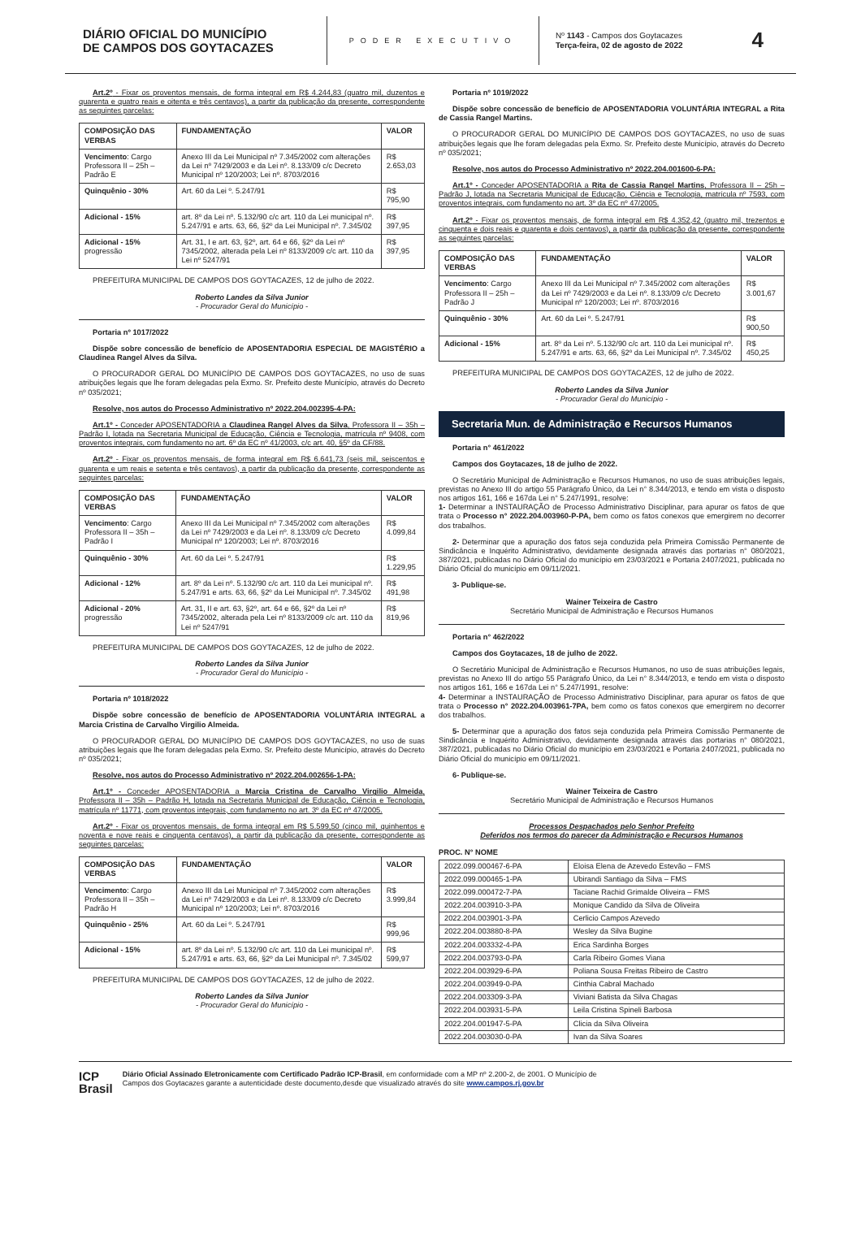DIÁRIO OFICIAL DO MUNICÍPIO
DE CAMPOS DOS GOYTACAZES
PODER EXECUTIVO
Nº 1143 - Campos dos Goytacazes
Terça-feira, 02 de agosto de 2022
4
Art.2º - Fixar os proventos mensais, de forma integral em R$ 4.244,83 (quatro mil, duzentos e quarenta e quatro reais e oitenta e três centavos), a partir da publicação da presente, correspondente as seguintes parcelas:
| COMPOSIÇÃO DAS VERBAS | FUNDAMENTAÇÃO | VALOR |
| Vencimento : Cargo Professora II – 25h – Padrão E | Anexo III da Lei Municipal nº 7.345/2002 com alterações da Lei nº 7429/2003 e da Lei nº. 8.133/09 c/c Decreto Municipal nº 120/2003; Lei nº. 8703/2016 | R$ 2.653,03 |
| Quinquênio - 30% | Art. 60 da Lei º. 5.247/91 | R$ 795,90 |
| Adicional - 15% | art. 8º da Lei nº. 5.132/90 c/c art. 110 da Lei municipal nº. 5.247/91 e arts. 63, 66, §2º da Lei Municipal nº. 7.345/02 | R$ 397,95 |
| Adicional - 15% progressão | Art. 31, I e art. 63, §2º, art. 64 e 66, §2º da Lei nº 7345/2002, alterada pela Lei nº 8133/2009 c/c art. 110 da Lei nº 5247/91 | R$ 397,95 |
PREFEITURA MUNICIPAL DE CAMPOS DOS GOYTACAZES, 12 de julho de 2022.
Roberto Landes da Silva Junior
- Procurador Geral do Município -
Portaria nº 1017/2022
Dispõe sobre concessão de benefício de APOSENTADORIA ESPECIAL DE MAGISTÉRIO a Claudinea Rangel Alves da Silva.
O PROCURADOR GERAL DO MUNICÍPIO DE CAMPOS DOS GOYTACAZES, no uso de suas atribuições legais que lhe foram delegadas pela Exmo. Sr. Prefeito deste Município, através do Decreto nº 035/2021;
Resolve, nos autos do Processo Administrativo nº 2022.204.002395-4-PA:
Art.1º - Conceder APOSENTADORIA a Claudinea Rangel Alves da Silva, Professora II – 35h – Padrão I, lotada na Secretaria Municipal de Educação, Ciência e Tecnologia, matrícula nº 9408, com proventos integrais, com fundamento no art. 6º da EC nº 41/2003, c/c art. 40, §5º da CF/88.
Art.2º - Fixar os proventos mensais, de forma integral em R$ 6.641,73 (seis mil, seiscentos e quarenta e um reais e setenta e três centavos), a partir da publicação da presente, correspondente as seguintes parcelas:
| COMPOSIÇÃO DAS VERBAS | FUNDAMENTAÇÃO | VALOR |
| Vencimento : Cargo Professora II – 35h – Padrão I | Anexo III da Lei Municipal nº 7.345/2002 com alterações da Lei nº 7429/2003 e da Lei nº. 8.133/09 c/c Decreto Municipal nº 120/2003; Lei nº. 8703/2016 | R$ 4.099,84 |
| Quinquênio - 30% | Art. 60 da Lei º. 5.247/91 | R$ 1.229,95 |
| Adicional - 12% | art. 8º da Lei nº. 5.132/90 c/c art. 110 da Lei municipal nº. 5.247/91 e arts. 63, 66, §2º da Lei Municipal nº. 7.345/02 | R$ 491,98 |
| Adicional - 20% progressão | Art. 31, II e art. 63, §2º, art. 64 e 66, §2º da Lei nº 7345/2002, alterada pela Lei nº 8133/2009 c/c art. 110 da Lei nº 5247/91 | R$ 819,96 |
PREFEITURA MUNICIPAL DE CAMPOS DOS GOYTACAZES, 12 de julho de 2022.
Roberto Landes da Silva Junior
- Procurador Geral do Município -
Portaria nº 1018/2022
Dispõe sobre concessão de benefício de APOSENTADORIA VOLUNTÁRIA INTEGRAL a Marcia Cristina de Carvalho Virgilio Almeida.
O PROCURADOR GERAL DO MUNICÍPIO DE CAMPOS DOS GOYTACAZES, no uso de suas atribuições legais que lhe foram delegadas pela Exmo. Sr. Prefeito deste Município, através do Decreto nº 035/2021;
Resolve, nos autos do Processo Administrativo nº 2022.204.002656-1-PA:
Art.1º - Conceder APOSENTADORIA a Marcia Cristina de Carvalho Virgilio Almeida, Professora II – 35h – Padrão H, lotada na Secretaria Municipal de Educação, Ciência e Tecnologia, matrícula nº 11771, com proventos integrais, com fundamento no art. 3º da EC nº 47/2005.
Art.2º - Fixar os proventos mensais, de forma integral em R$ 5.599,50 (cinco mil, quinhentos e noventa e nove reais e cinquenta centavos), a partir da publicação da presente, correspondente as seguintes parcelas:
| COMPOSIÇÃO DAS VERBAS | FUNDAMENTAÇÃO | VALOR |
| Vencimento : Cargo Professora II – 35h – Padrão H | Anexo III da Lei Municipal nº 7.345/2002 com alterações da Lei nº 7429/2003 e da Lei nº. 8.133/09 c/c Decreto Municipal nº 120/2003; Lei nº. 8703/2016 | R$ 3.999,84 |
| Quinquênio - 25% | Art. 60 da Lei º. 5.247/91 | R$ 999,96 |
| Adicional - 15% | art. 8º da Lei nº. 5.132/90 c/c art. 110 da Lei municipal nº. 5.247/91 e arts. 63, 66, §2º da Lei Municipal nº. 7.345/02 | R$ 599,97 |
PREFEITURA MUNICIPAL DE CAMPOS DOS GOYTACAZES, 12 de julho de 2022.
Roberto Landes da Silva Junior
- Procurador Geral do Município -
Portaria nº 1019/2022
Dispõe sobre concessão de benefício de APOSENTADORIA VOLUNTÁRIA INTEGRAL a Rita de Cassia Rangel Martins.
O PROCURADOR GERAL DO MUNICÍPIO DE CAMPOS DOS GOYTACAZES, no uso de suas atribuições legais que lhe foram delegadas pela Exmo. Sr. Prefeito deste Município, através do Decreto nº 035/2021;
Resolve, nos autos do Processo Administrativo nº 2022.204.001600-6-PA:
Art.1º - Conceder APOSENTADORIA a Rita de Cassia Rangel Martins, Professora II – 25h – Padrão J, lotada na Secretaria Municipal de Educação, Ciência e Tecnologia, matrícula nº 7593, com proventos integrais, com fundamento no art. 3º da EC nº 47/2005.
Art.2º - Fixar os proventos mensais, de forma integral em R$ 4.352,42 (quatro mil, trezentos e cinquenta e dois reais e quarenta e dois centavos), a partir da publicação da presente, correspondente as seguintes parcelas:
| COMPOSIÇÃO DAS VERBAS | FUNDAMENTAÇÃO | VALOR |
| Vencimento : Cargo Professora II – 25h – Padrão J | Anexo III da Lei Municipal nº 7.345/2002 com alterações da Lei nº 7429/2003 e da Lei nº. 8.133/09 c/c Decreto Municipal nº 120/2003; Lei nº. 8703/2016 | R$ 3.001,67 |
| Quinquênio - 30% | Art. 60 da Lei º. 5.247/91 | R$ 900,50 |
| Adicional - 15% | art. 8º da Lei nº. 5.132/90 c/c art. 110 da Lei municipal nº. 5.247/91 e arts. 63, 66, §2º da Lei Municipal nº. 7.345/02 | R$ 450,25 |
PREFEITURA MUNICIPAL DE CAMPOS DOS GOYTACAZES, 12 de julho de 2022.
Roberto Landes da Silva Junior
- Procurador Geral do Município -
Secretaria Mun. de Administração e Recursos Humanos
Portaria n° 461/2022
Campos dos Goytacazes, 18 de julho de 2022.
O Secretário Municipal de Administração e Recursos Humanos, no uso de suas atribuições legais, previstas no Anexo III do artigo 55 Parágrafo Único, da Lei n° 8.344/2013, e tendo em vista o disposto nos artigos 161, 166 e 167da Lei n° 5.247/1991, resolve:
1- Determinar a INSTAURAÇÃO de Processo Administrativo Disciplinar, para apurar os fatos de que trata o Processo n° 2022.204.003960-P-PA, bem como os fatos conexos que emergirem no decorrer dos trabalhos.
2- Determinar que a apuração dos fatos seja conduzida pela Primeira Comissão Permanente de Sindicância e Inquérito Administrativo, devidamente designada através das portarias n° 080/2021, 387/2021, publicadas no Diário Oficial do município em 23/03/2021 e Portaria 2407/2021, publicada no Diário Oficial do município em 09/11/2021.
3- Publique-se.
Wainer Teixeira de Castro
Secretário Municipal de Administração e Recursos Humanos
Portaria n° 462/2022
Campos dos Goytacazes, 18 de julho de 2022.
O Secretário Municipal de Administração e Recursos Humanos, no uso de suas atribuições legais, previstas no Anexo III do artigo 55 Parágrafo Único, da Lei n° 8.344/2013, e tendo em vista o disposto nos artigos 161, 166 e 167da Lei n° 5.247/1991, resolve:
4- Determinar a INSTAURAÇÃO de Processo Administrativo Disciplinar, para apurar os fatos de que trata o Processo n° 2022.204.003961-7PA, bem como os fatos conexos que emergirem no decorrer dos trabalhos.
5- Determinar que a apuração dos fatos seja conduzida pela Primeira Comissão Permanente de Sindicância e Inquérito Administrativo, devidamente designada através das portarias n° 080/2021, 387/2021, publicadas no Diário Oficial do município em 23/03/2021 e Portaria 2407/2021, publicada no Diário Oficial do município em 09/11/2021.
6- Publique-se.
Wainer Teixeira de Castro
Secretário Municipal de Administração e Recursos Humanos
Processos Despachados pelo Senhor Prefeito
Deferidos nos termos do parecer da Administração e Recursos Humanos
PROC. N° NOME
| 2022.099.000467-6-PA | Eloisa Elena de Azevedo Estevão – FMS |
| 2022.099.000465-1-PA | Ubirandi Santiago da Silva – FMS |
| 2022.099.000472-7-PA | Taciane Rachid Grimalde Oliveira – FMS |
| 2022.204.003910-3-PA | Monique Candido da Silva de Oliveira |
| 2022.204.003901-3-PA | Cerlicio Campos Azevedo |
| 2022.204.003880-8-PA | Wesley da Silva Bugine |
| 2022.204.003332-4-PA | Erica Sardinha Borges |
| 2022.204.003793-0-PA | Carla Ribeiro Gomes Viana |
| 2022.204.003929-6-PA | Poliana Sousa Freitas Ribeiro de Castro |
| 2022.204.003949-0-PA | Cinthia Cabral Machado |
| 2022.204.003309-3-PA | Viviani Batista da Silva Chagas |
| 2022.204.003931-5-PA | Leila Cristina Spineli Barbosa |
| 2022.204.001947-5-PA | Clicia da Silva Oliveira |
| 2022.204.003030-0-PA | Ivan da Silva Soares |
ICP
Brasil
Diário Oficial Assinado Eletronicamente com Certificado Padrão ICP-Brasil, em conformidade com a MP nº 2.200-2, de 2001. O Município de
Campos dos Goytacazes garante a autenticidade deste documento,desde que visualizado através do site www.campos.rj.gov.br